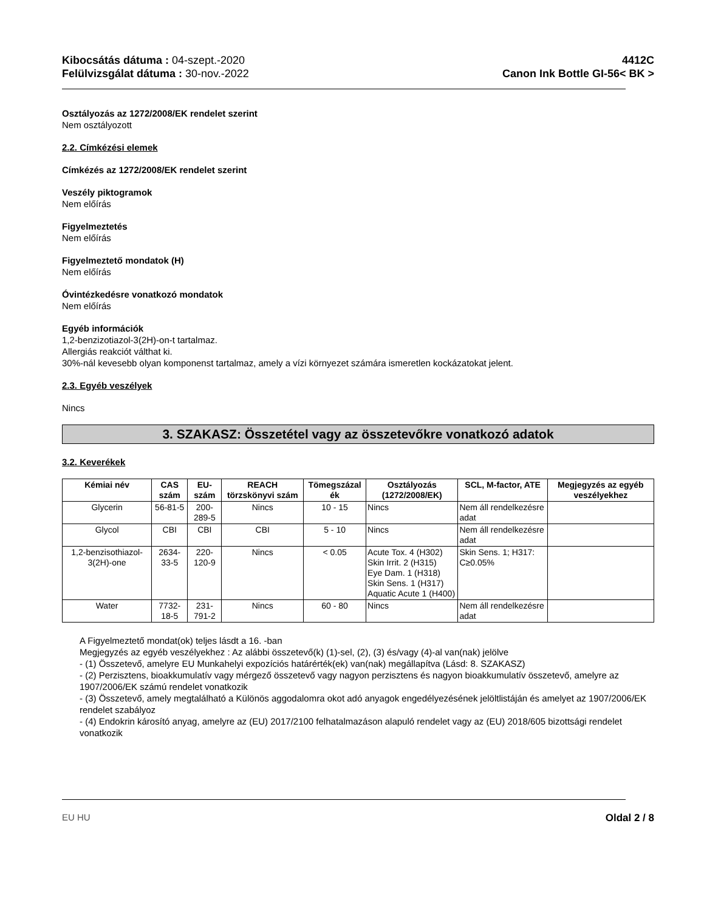Kibocsátás dátuma : 04-szept.-2020
Felülvizsgálat dátuma : 30-nov.-2022
4412C
Canon Ink Bottle GI-56< BK >
Osztályozás az 1272/2008/EK rendelet szerint
Nem osztályozott
2.2. Címkézési elemek
Címkézés az 1272/2008/EK rendelet szerint
Veszély piktogramok
Nem előírás
Figyelmeztetés
Nem előírás
Figyelmeztető mondatok (H)
Nem előírás
Óvintézkedésre vonatkozó mondatok
Nem előírás
Egyéb információk
1,2-benzizotiazol-3(2H)-on-t tartalmaz.
Allergiás reakciót válthat ki.
30%-nál kevesebb olyan komponenst tartalmaz, amely a vízi környezet számára ismeretlen kockázatokat jelent.
2.3. Egyéb veszélyek
Nincs
3. SZAKASZ: Összetétel vagy az összetevőkre vonatkozó adatok
3.2. Keverékek
| Kémiai név | CAS szám | EU-szám | REACH törzskönyvi szám | Tömegszázal ék | Osztályozás (1272/2008/EK) | SCL, M-factor, ATE | Megjegyzés az egyéb veszélyekhez |
| --- | --- | --- | --- | --- | --- | --- | --- |
| Glycerin | 56-81-5 | 200-289-5 | Nincs | 10 - 15 | Nincs | Nem áll rendelkezésre adat | |
| Glycol | CBI | CBI | CBI | 5 - 10 | Nincs | Nem áll rendelkezésre adat | |
| 1,2-benzisothiazol-3(2H)-one | 2634-33-5 | 220-120-9 | Nincs | < 0.05 | Acute Tox. 4 (H302) Skin Irrit. 2 (H315) Eye Dam. 1 (H318) Skin Sens. 1 (H317) Aquatic Acute 1 (H400) | Skin Sens. 1; H317: C≥0.05% | |
| Water | 7732-18-5 | 231-791-2 | Nincs | 60 - 80 | Nincs | Nem áll rendelkezésre adat | |
A Figyelmeztető mondat(ok) teljes lásdt a 16. -ban
Megjegyzés az egyéb veszélyekhez : Az alábbi összetevő(k) (1)-sel, (2), (3) és/vagy (4)-al van(nak) jelölve
- (1) Összetevő, amelyre EU Munkahelyi expozíciós határérték(ek) van(nak) megállapítva (Lásd: 8. SZAKASZ)
- (2) Perzisztens, bioakkumulatív vagy mérgező összetevő vagy nagyon perzisztens és nagyon bioakkumulatív összetevő, amelyre az 1907/2006/EK számú rendelet vonatkozik
- (3) Összetevő, amely megtalálható a Különös aggodalomra okot adó anyagok engedélyezésének jelöltlistáján és amelyet az 1907/2006/EK rendelet szabályoz
- (4) Endokrin károsító anyag, amelyre az (EU) 2017/2100 felhatalmazáson alapuló rendelet vagy az (EU) 2018/605 bizottsági rendelet vonatkozik
EU HU Oldal 2 / 8